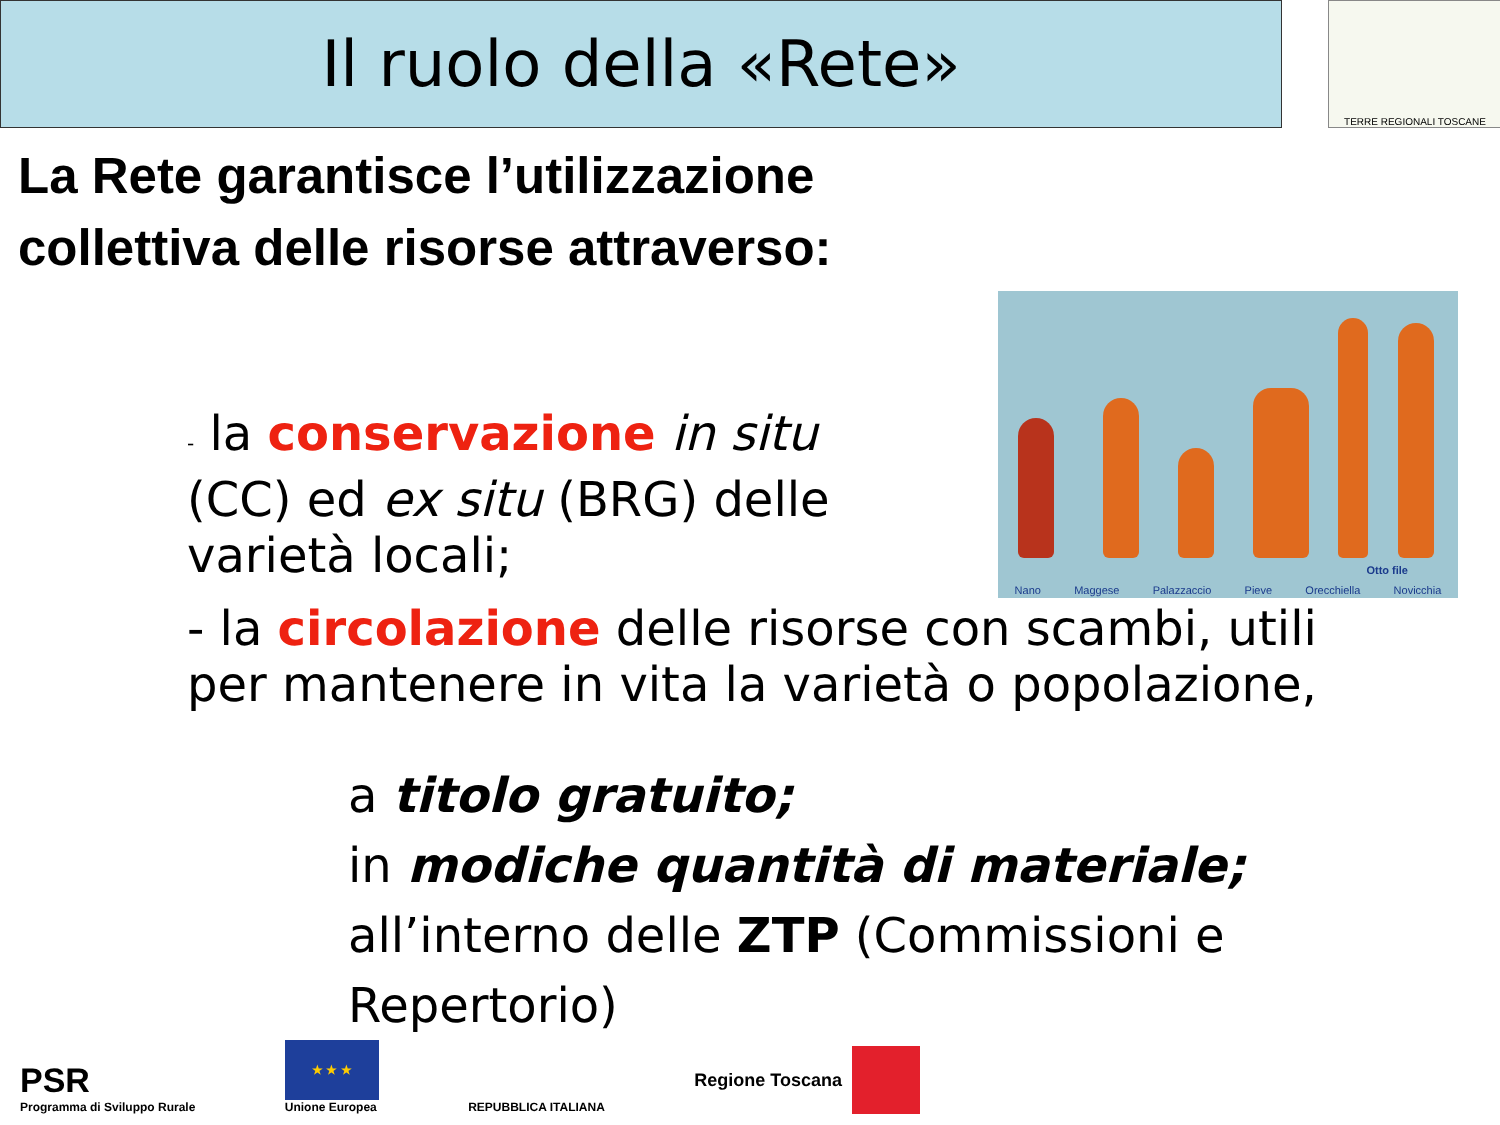Il ruolo della «Rete» TERRE REGIONALI TOSCANE
La Rete garantisce l’utilizzazione
collettiva delle risorse attraverso:
- la conservazione in situ (CC) ed ex situ (BRG) delle varietà locali;
Otto file
Nano Maggese Palazzaccio Pieve Orecchiella Novicchia
- la circolazione delle risorse con scambi, utili
per mantenere in vita la varietà o popolazione,
a titolo gratuito;
in modiche quantità di materiale;
all’interno delle ZTP (Commissioni e Repertorio)
PSR
Programma di Sviluppo Rurale
★ ★ ★
Unione Europea
REPUBBLICA ITALIANA
Regione Toscana